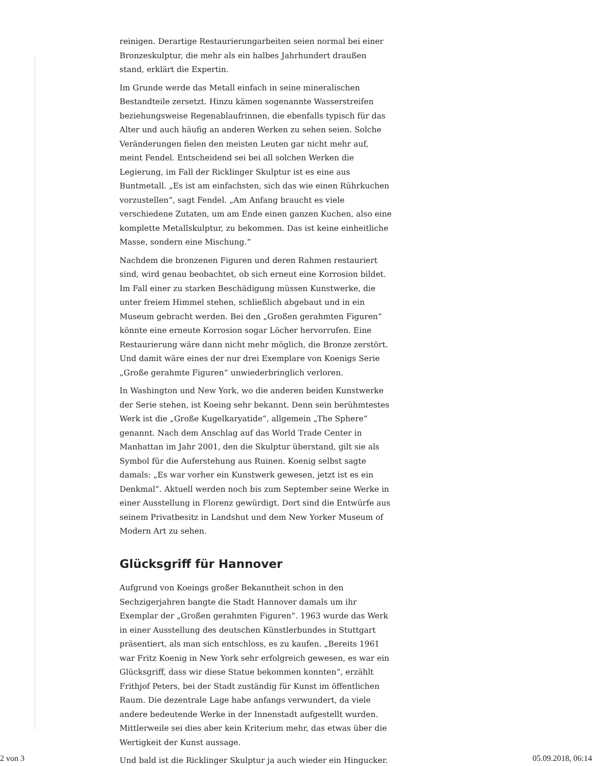reinigen. Derartige Restaurierungarbeiten seien normal bei einer Bronzeskulptur, die mehr als ein halbes Jahrhundert draußen stand, erklärt die Expertin.
Im Grunde werde das Metall einfach in seine mineralischen Bestandteile zersetzt. Hinzu kämen sogenannte Wasserstreifen beziehungsweise Regenablaufrinnen, die ebenfalls typisch für das Alter und auch häufig an anderen Werken zu sehen seien. Solche Veränderungen fielen den meisten Leuten gar nicht mehr auf, meint Fendel. Entscheidend sei bei all solchen Werken die Legierung, im Fall der Ricklinger Skulptur ist es eine aus Buntmetall. „Es ist am einfachsten, sich das wie einen Rührkuchen vorzustellen“, sagt Fendel. „Am Anfang braucht es viele verschiedene Zutaten, um am Ende einen ganzen Kuchen, also eine komplette Metallskulptur, zu bekommen. Das ist keine einheitliche Masse, sondern eine Mischung.“
Nachdem die bronzenen Figuren und deren Rahmen restauriert sind, wird genau beobachtet, ob sich erneut eine Korrosion bildet. Im Fall einer zu starken Beschädigung müssen Kunstwerke, die unter freiem Himmel stehen, schließlich abgebaut und in ein Museum gebracht werden. Bei den „Großen gerahmten Figuren“ könnte eine erneute Korrosion sogar Löcher hervorrufen. Eine Restaurierung wäre dann nicht mehr möglich, die Bronze zerstört. Und damit wäre eines der nur drei Exemplare von Koenigs Serie „Große gerahmte Figuren“ unwiederbringlich verloren.
In Washington und New York, wo die anderen beiden Kunstwerke der Serie stehen, ist Koeing sehr bekannt. Denn sein berühmtestes Werk ist die „Große Kugelkaryatide“, allgemein „The Sphere“ genannt. Nach dem Anschlag auf das World Trade Center in Manhattan im Jahr 2001, den die Skulptur überstand, gilt sie als Symbol für die Auferstehung aus Ruinen. Koenig selbst sagte damals: „Es war vorher ein Kunstwerk gewesen, jetzt ist es ein Denkmal“. Aktuell werden noch bis zum September seine Werke in einer Ausstellung in Florenz gewürdigt. Dort sind die Entwürfe aus seinem Privatbesitz in Landshut und dem New Yorker Museum of Modern Art zu sehen.
Glücksgriff für Hannover
Aufgrund von Koeings großer Bekanntheit schon in den Sechzigerjahren bangte die Stadt Hannover damals um ihr Exemplar der „Großen gerahmten Figuren“. 1963 wurde das Werk in einer Ausstellung des deutschen Künstlerbundes in Stuttgart präsentiert, als man sich entschloss, es zu kaufen. „Bereits 1961 war Fritz Koenig in New York sehr erfolgreich gewesen, es war ein Glücksgriff, dass wir diese Statue bekommen konnten“, erzählt Frithjof Peters, bei der Stadt zuständig für Kunst im öffentlichen Raum. Die dezentrale Lage habe anfangs verwundert, da viele andere bedeutende Werke in der Innenstadt aufgestellt wurden. Mittlerweile sei dies aber kein Kriterium mehr, das etwas über die Wertigkeit der Kunst aussage.
Und bald ist die Ricklinger Skulptur ja auch wieder ein Hingucker.
2 von 3 05.09.2018, 06:14